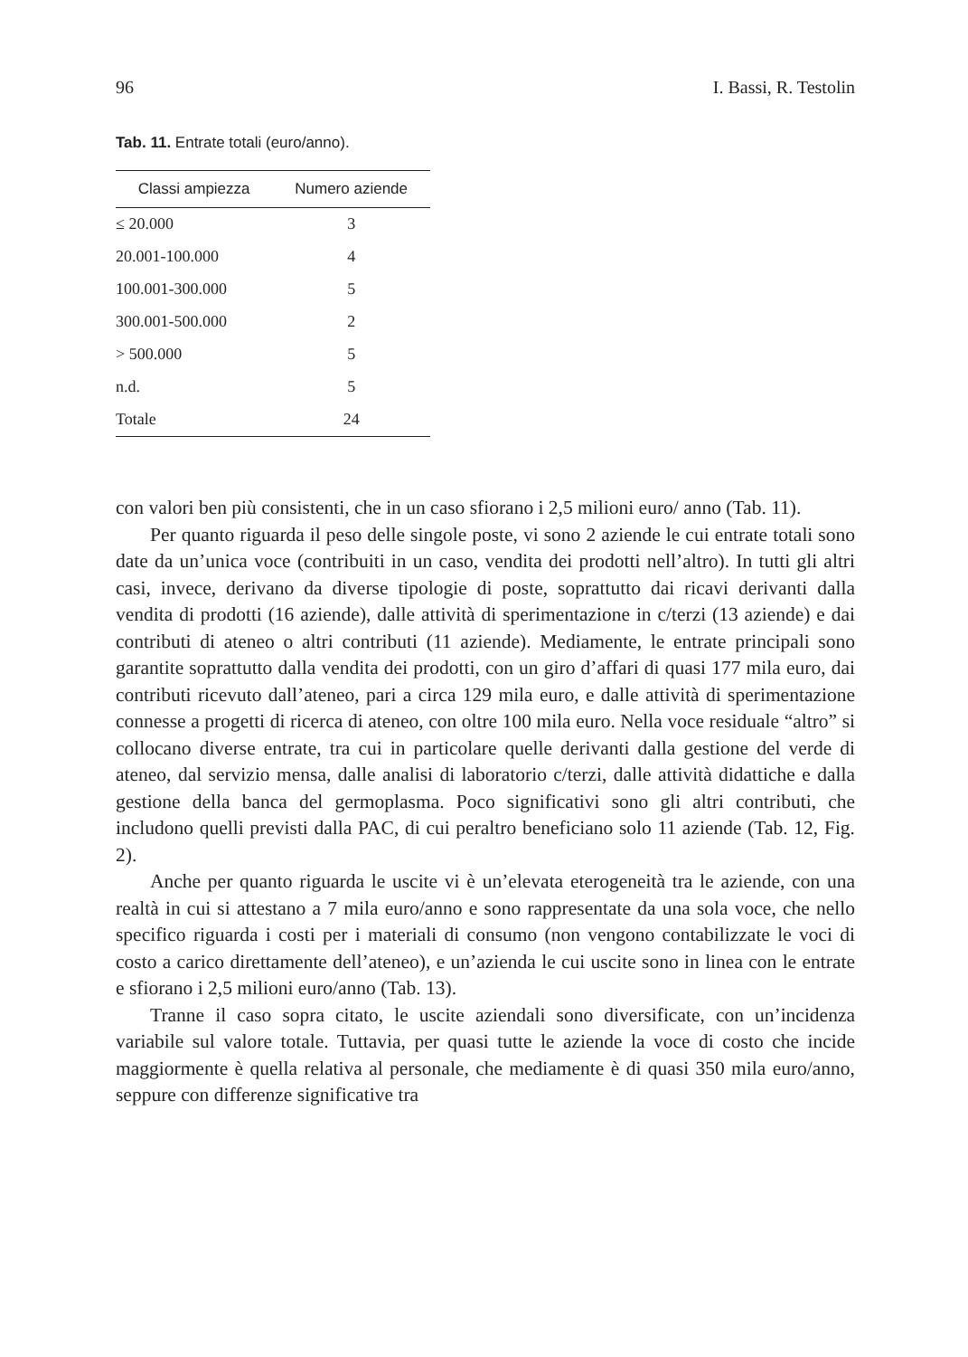96 I. Bassi, R. Testolin
Tab. 11. Entrate totali (euro/anno).
| Classi ampiezza | Numero aziende |
| --- | --- |
| ≤ 20.000 | 3 |
| 20.001-100.000 | 4 |
| 100.001-300.000 | 5 |
| 300.001-500.000 | 2 |
| > 500.000 | 5 |
| n.d. | 5 |
| Totale | 24 |
con valori ben più consistenti, che in un caso sfiorano i 2,5 milioni euro/ anno (Tab. 11).
Per quanto riguarda il peso delle singole poste, vi sono 2 aziende le cui entrate totali sono date da un’unica voce (contribuiti in un caso, vendita dei prodotti nell’altro). In tutti gli altri casi, invece, derivano da diverse tipologie di poste, soprattutto dai ricavi derivanti dalla vendita di prodotti (16 aziende), dalle attività di sperimentazione in c/terzi (13 aziende) e dai contributi di ateneo o altri contributi (11 aziende). Mediamente, le entrate principali sono garantite soprattutto dalla vendita dei prodotti, con un giro d’affari di quasi 177 mila euro, dai contributi ricevuto dall’ateneo, pari a circa 129 mila euro, e dalle attività di sperimentazione connesse a progetti di ricerca di ateneo, con oltre 100 mila euro. Nella voce residuale “altro” si collocano diverse entrate, tra cui in particolare quelle derivanti dalla gestione del verde di ateneo, dal servizio mensa, dalle analisi di laboratorio c/terzi, dalle attività didattiche e dalla gestione della banca del germoplasma. Poco significativi sono gli altri contributi, che includono quelli previsti dalla PAC, di cui peraltro beneficiano solo 11 aziende (Tab. 12, Fig. 2).
Anche per quanto riguarda le uscite vi è un’elevata eterogeneità tra le aziende, con una realtà in cui si attestano a 7 mila euro/anno e sono rappresentate da una sola voce, che nello specifico riguarda i costi per i materiali di consumo (non vengono contabilizzate le voci di costo a carico direttamente dell’ateneo), e un’azienda le cui uscite sono in linea con le entrate e sfiorano i 2,5 milioni euro/anno (Tab. 13).
Tranne il caso sopra citato, le uscite aziendali sono diversificate, con un’incidenza variabile sul valore totale. Tuttavia, per quasi tutte le aziende la voce di costo che incide maggiormente è quella relativa al personale, che mediamente è di quasi 350 mila euro/anno, seppure con differenze significative tra